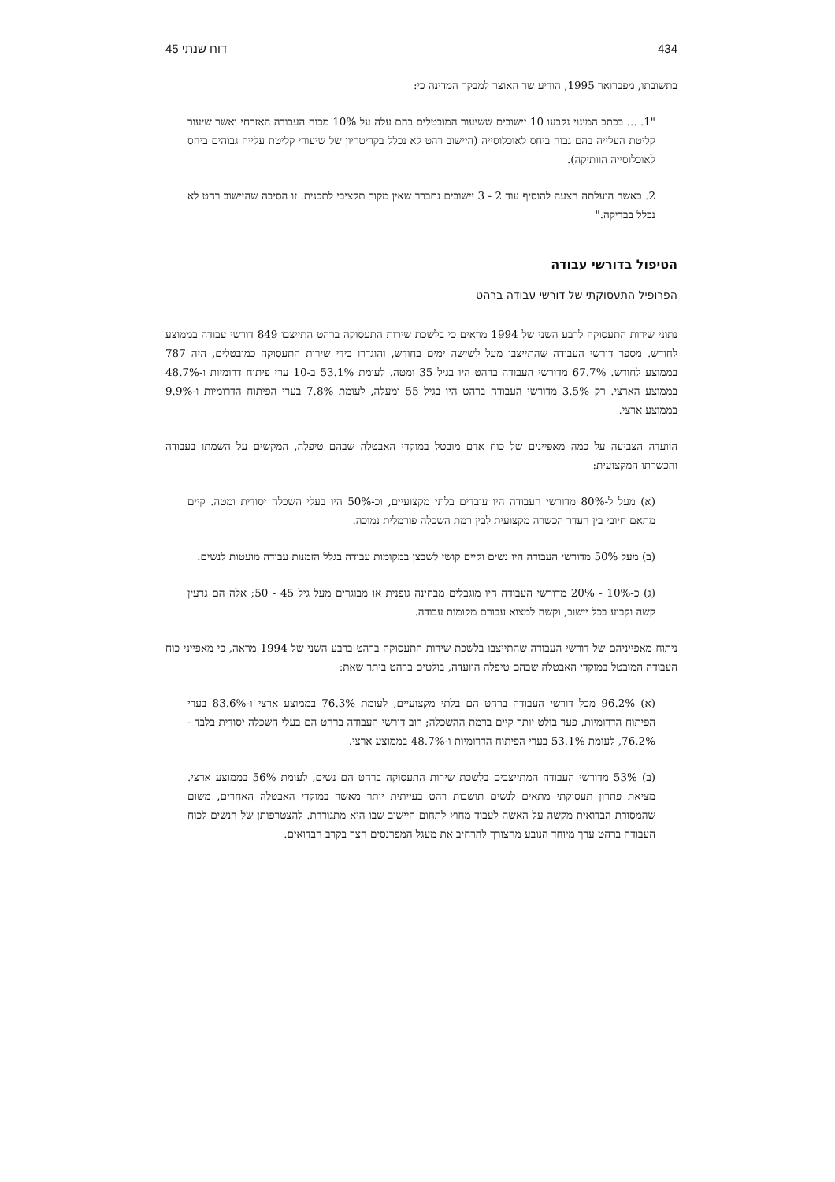434 דוח שנתי 45
בתשובתו, מפברואר 1995, הודיע שר האוצר למבקר המדינה כי:
"1. ... בכתב המינוי נקבעו 10 יישובים ששיעור המובטלים בהם עלה על 10% מכוח העבודה האזרחי ואשר שיעור קליטת העלייה בהם גבוה ביחס לאוכלוסייה (היישוב רהט לא נכלל בקריטריון של שיעורי קליטת עלייה גבוהים ביחס לאוכלוסייה הוותיקה).
2. כאשר הועלתה הצעה להוסיף עוד 2 - 3 יישובים נתברר שאין מקור תקציבי לתכנית. זו הסיבה שהיישוב רהט לא נכלל בבדיקה."
הטיפול בדורשי עבודה
הפרופיל התעסוקתי של דורשי עבודה ברהט
נתוני שירות התעסוקה לרבע השני של 1994 מראים כי בלשכת שירות התעסוקה ברהט התייצבו 849 דורשי עבודה בממוצע לחודש. מספר דורשי העבודה שהתייצבו מעל לשישה ימים בחודש, והוגדרו בידי שירות התעסוקה כמובטלים, היה 787 בממוצע לחודש. 67.7% מדורשי העבודה ברהט היו בגיל 35 ומטה. לעומת 53.1% ב-10 ערי פיתוח דרומיות ו-48.7% בממוצע הארצי. רק 3.5% מדורשי העבודה ברהט היו בגיל 55 ומעלה, לעומת 7.8% בערי הפיתוח הדרומיות ו-9.9% בממוצע ארצי.
הוועדה הצביעה על כמה מאפיינים של כוח אדם מובטל במוקדי האבטלה שבהם טיפלה, המקשים על השמתו בעבודה והכשרתו המקצועית:
(א) מעל ל-80% מדורשי העבודה היו עובדים בלתי מקצועיים, וכ-50% היו בעלי השכלה יסודית ומטה. קיים מתאם חיובי בין העדר הכשרה מקצועית לבין רמת השכלה פורמלית נמוכה.
(ב) מעל 50% מדורשי העבודה היו נשים וקיים קושי לשבצן במקומות עבודה בגלל הזמנות עבודה מועטות לנשים.
(ג) כ-10% - 20% מדורשי העבודה היו מוגבלים מבחינה גופנית או מבוגרים מעל גיל 45 - 50; אלה הם גרעין קשה וקבוע בכל יישוב, וקשה למצוא עבורם מקומות עבודה.
ניתוח מאפייניהם של דורשי העבודה שהתייצבו בלשכת שירות התעסוקה ברהט ברבע השני של 1994 מראה, כי מאפייני כוח העבודה המובטל במוקדי האבטלה שבהם טיפלה הוועדה, בולטים ברהט ביתר שאת:
(א) 96.2% מכל דורשי העבודה ברהט הם בלתי מקצועיים, לעומת 76.3% בממוצע ארצי ו-83.6% בערי הפיתוח הדרומיות. פער בולט יותר קיים ברמת ההשכלה; רוב דורשי העבודה ברהט הם בעלי השכלה יסודית בלבד - 76.2%, לעומת 53.1% בערי הפיתוח הדרומיות ו-48.7% בממוצע ארצי.
(ב) 53% מדורשי העבודה המתייצבים בלשכת שירות התעסוקה ברהט הם נשים, לעומת 56% בממוצע ארצי. מציאת פתרון תעסוקתי מתאים לנשים תושבות רהט בעייתית יותר מאשר במוקדי האבטלה האחרים, משום שהמסורת הבדואית מקשה על האשה לעבוד מחוץ לתחום היישוב שבו היא מתגוררת. להצטרפותן של הנשים לכוח העבודה ברהט ערך מיוחד הנובע מהצורך להרחיב את מעגל המפרנסים הצר בקרב הבדואים.